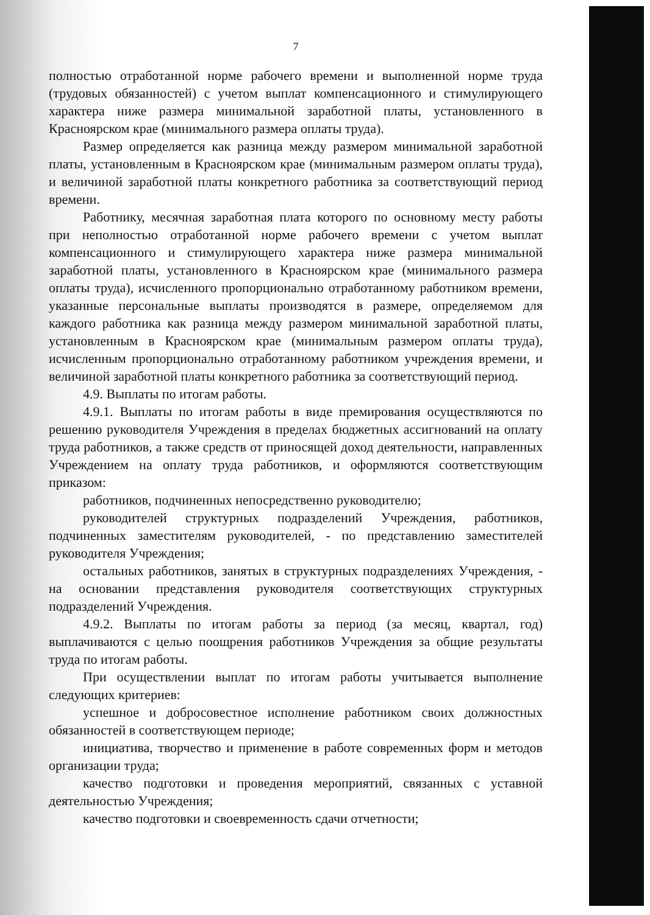7
полностью отработанной норме рабочего времени и выполненной норме труда (трудовых обязанностей) с учетом выплат компенсационного и стимулирующего характера ниже размера минимальной заработной платы, установленного в Красноярском крае (минимального размера оплаты труда).
Размер определяется как разница между размером минимальной заработной платы, установленным в Красноярском крае (минимальным размером оплаты труда), и величиной заработной платы конкретного работника за соответствующий период времени.
Работнику, месячная заработная плата которого по основному месту работы при неполностью отработанной норме рабочего времени с учетом выплат компенсационного и стимулирующего характера ниже размера минимальной заработной платы, установленного в Красноярском крае (минимального размера оплаты труда), исчисленного пропорционально отработанному работником времени, указанные персональные выплаты производятся в размере, определяемом для каждого работника как разница между размером минимальной заработной платы, установленным в Красноярском крае (минимальным размером оплаты труда), исчисленным пропорционально отработанному работником учреждения времени, и величиной заработной платы конкретного работника за соответствующий период.
4.9. Выплаты по итогам работы.
4.9.1. Выплаты по итогам работы в виде премирования осуществляются по решению руководителя Учреждения в пределах бюджетных ассигнований на оплату труда работников, а также средств от приносящей доход деятельности, направленных Учреждением на оплату труда работников, и оформляются соответствующим приказом:
работников, подчиненных непосредственно руководителю;
руководителей структурных подразделений Учреждения, работников, подчиненных заместителям руководителей, - по представлению заместителей руководителя Учреждения;
остальных работников, занятых в структурных подразделениях Учреждения, - на основании представления руководителя соответствующих структурных подразделений Учреждения.
4.9.2. Выплаты по итогам работы за период (за месяц, квартал, год) выплачиваются с целью поощрения работников Учреждения за общие результаты труда по итогам работы.
При осуществлении выплат по итогам работы учитывается выполнение следующих критериев:
успешное и добросовестное исполнение работником своих должностных обязанностей в соответствующем периоде;
инициатива, творчество и применение в работе современных форм и методов организации труда;
качество подготовки и проведения мероприятий, связанных с уставной деятельностью Учреждения;
качество подготовки и своевременность сдачи отчетности;